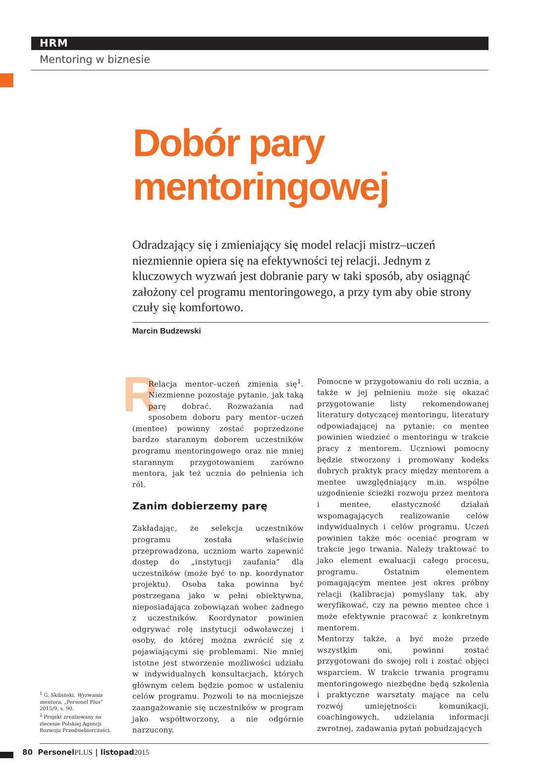HRM
Mentoring w biznesie
Dobór pary
mentoringowej
Odradzający się i zmieniający się model relacji mistrz–uczeń niezmiennie opiera się na efektywności tej relacji. Jednym z kluczowych wyzwań jest dobranie pary w taki sposób, aby osiągnąć założony cel programu mentoringowego, a przy tym aby obie strony czuły się komfortowo.
Marcin Budzewski
RRelacja mentor–uczeń zmienia się<sup>1</sup>. Niezmienne pozostaje pytanie, jak taką parę dobrać. Rozważania nad sposobem doboru pary mentor–uczeń (mentee) powinny zostać poprzedzone bardzo starannym doborem uczestników programu mentoringowego oraz nie mniej starannym przygotowaniem zarówno mentora, jak też ucznia do pełnienia ich ról.
Zanim dobierzemy parę
Zakładając, że selekcja uczestników programu została właściwie przeprowadzona, uczniom warto zapewnić dostęp do „instytucji zaufania” dla uczestników (może być to np. koordynator projektu). Osoba taka powinna być postrzegana jako w pełni obiektywna, nieposiadająca zobowiązań wobec żadnego z uczestników. Koordynator powinien odgrywać rolę instytucji odwoławczej i osoby, do której można zwrócić się z pojawiającymi się problemami. Nie mniej istotne jest stworzenie możliwości udziału w indywidualnych konsultacjach, których głównym celem będzie pomoc w ustaleniu celów programu. Pozwoli to na mocniejsze zaangażowanie się uczestników w program jako współtworzony, a nie odgórnie narzucony.
Pomocne w przygotowaniu do roli ucznia, a także w jej pełnieniu może się okazać przygotowanie listy rekomendowanej literatury dotyczącej mentoringu, literatury odpowiadającej na pytanie: co mentee powinien wiedzieć o mentoringu w trakcie pracy z mentorem. Uczniowi pomocny będzie stworzony i promowany kodeks dobrych praktyk pracy między mentorem a mentee uwzględniający m.in. wspólne uzgodnienie ścieżki rozwoju przez mentora i mentee, elastyczność działań wspomagających realizowanie celów indywidualnych i celów programu. Uczeń powinien także móc oceniać program w trakcie jego trwania. Należy traktować to jako element ewaluacji całego procesu, programu. Ostatnim elementem pomagającym mentee jest okres próbny relacji (kalibracja) pomyślany tak, aby weryfikować, czy na pewno mentee chce i może efektywnie pracować z konkretnym mentorem.
Mentorzy także, a być może przede wszystkim oni, powinni zostać przygotowani do swojej roli i zostać objęci wsparciem. W trakcie trwania programu mentoringowego niezbędne będą szkolenia i praktyczne warsztaty mające na celu rozwój umiejętności: komunikacji, coachingowych, udzielania informacji zwrotnej, zadawania pytań pobudzających
<sup>1</sup> G. Skibiński, Wyzwania mentora, „Personel Plus” 2015/9, s. 90.
<sup>2</sup> Projekt zrealiowany na zlecenie Polskiej Agencji Rozwoju Przedsiebiorczości.
80 PersonelPLUS | listopad2015